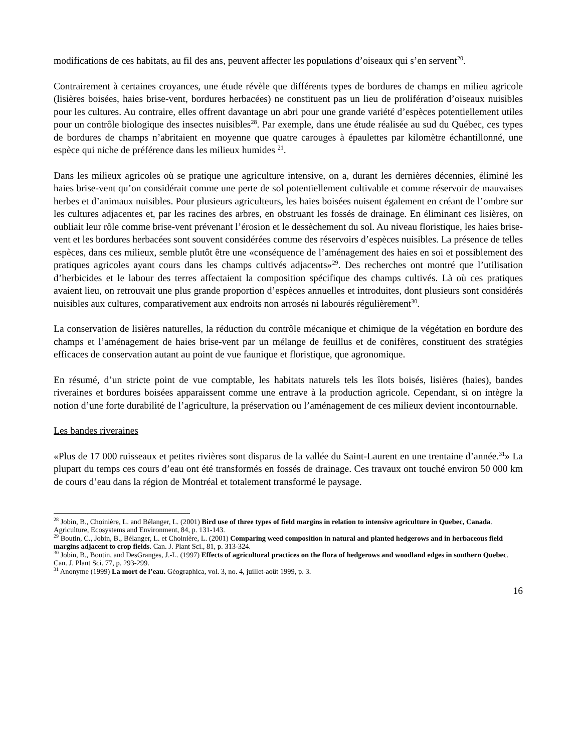modifications de ces habitats, au fil des ans, peuvent affecter les populations d’oiseaux qui s’en servent<sup>20</sup>.
Contrairement à certaines croyances, une étude révèle que différents types de bordures de champs en milieu agricole (lisières boisées, haies brise-vent, bordures herbacées) ne constituent pas un lieu de prolifération d’oiseaux nuisibles pour les cultures. Au contraire, elles offrent davantage un abri pour une grande variété d’espèces potentiellement utiles pour un contrôle biologique des insectes nuisibles<sup>28</sup>. Par exemple, dans une étude réalisée au sud du Québec, ces types de bordures de champs n’abritaient en moyenne que quatre carouges à épaulettes par kilomètre échantillonné, une espèce qui niche de préférence dans les milieux humides <sup>21</sup>.
Dans les milieux agricoles où se pratique une agriculture intensive, on a, durant les dernières décennies, éliminé les haies brise-vent qu’on considérait comme une perte de sol potentiellement cultivable et comme réservoir de mauvaises herbes et d’animaux nuisibles. Pour plusieurs agriculteurs, les haies boisées nuisent également en créant de l’ombre sur les cultures adjacentes et, par les racines des arbres, en obstruant les fossés de drainage. En éliminant ces lisières, on oubliait leur rôle comme brise-vent prévenant l’érosion et le dessèchement du sol. Au niveau floristique, les haies brise-vent et les bordures herbacées sont souvent considérées comme des réservoirs d’espèces nuisibles. La présence de telles espèces, dans ces milieux, semble plutôt être une «conséquence de l’aménagement des haies en soi et possiblement des pratiques agricoles ayant cours dans les champs cultivés adjacents»<sup>29</sup>. Des recherches ont montré que l’utilisation d’herbicides et le labour des terres affectaient la composition spécifique des champs cultivés. Là où ces pratiques avaient lieu, on retrouvait une plus grande proportion d’espèces annuelles et introduites, dont plusieurs sont considérés nuisibles aux cultures, comparativement aux endroits non arrosés ni labourés régulièrement<sup>30</sup>.
La conservation de lisières naturelles, la réduction du contrôle mécanique et chimique de la végétation en bordure des champs et l’aménagement de haies brise-vent par un mélange de feuillus et de conifères, constituent des stratégies efficaces de conservation autant au point de vue faunique et floristique, que agronomique.
En résumé, d’un stricte point de vue comptable, les habitats naturels tels les îlots boisés, lisières (haies), bandes riveraines et bordures boisées apparaissent comme une entrave à la production agricole. Cependant, si on intègre la notion d’une forte durabilité de l’agriculture, la préservation ou l’aménagement de ces milieux devient incontournable.
Les bandes riveraines
«Plus de 17 000 ruisseaux et petites rivières sont disparus de la vallée du Saint-Laurent en une trentaine d’année.<sup>31</sup>» La plupart du temps ces cours d’eau ont été transformés en fossés de drainage. Ces travaux ont touché environ 50 000 km de cours d’eau dans la région de Montréal et totalement transformé le paysage.
<sup>28</sup> Jobin, B., Choinière, L. and Bélanger, L. (2001) Bird use of three types of field margins in relation to intensive agriculture in Quebec, Canada. Agriculture, Ecosystems and Environment, 84, p. 131-143.
<sup>29</sup> Boutin, C., Jobin, B., Bélanger, L. et Choinière, L. (2001) Comparing weed composition in natural and planted hedgerows and in herbaceous field margins adjacent to crop fields. Can. J. Plant Sci., 81, p. 313-324.
<sup>30</sup> Jobin, B., Boutin, and DesGranges, J.-L. (1997) Effects of agricultural practices on the flora of hedgerows and woodland edges in southern Quebec. Can. J. Plant Sci. 77, p. 293-299.
<sup>31</sup> Anonyme (1999) La mort de l’eau. Géographica, vol. 3, no. 4, juillet-août 1999, p. 3.
16